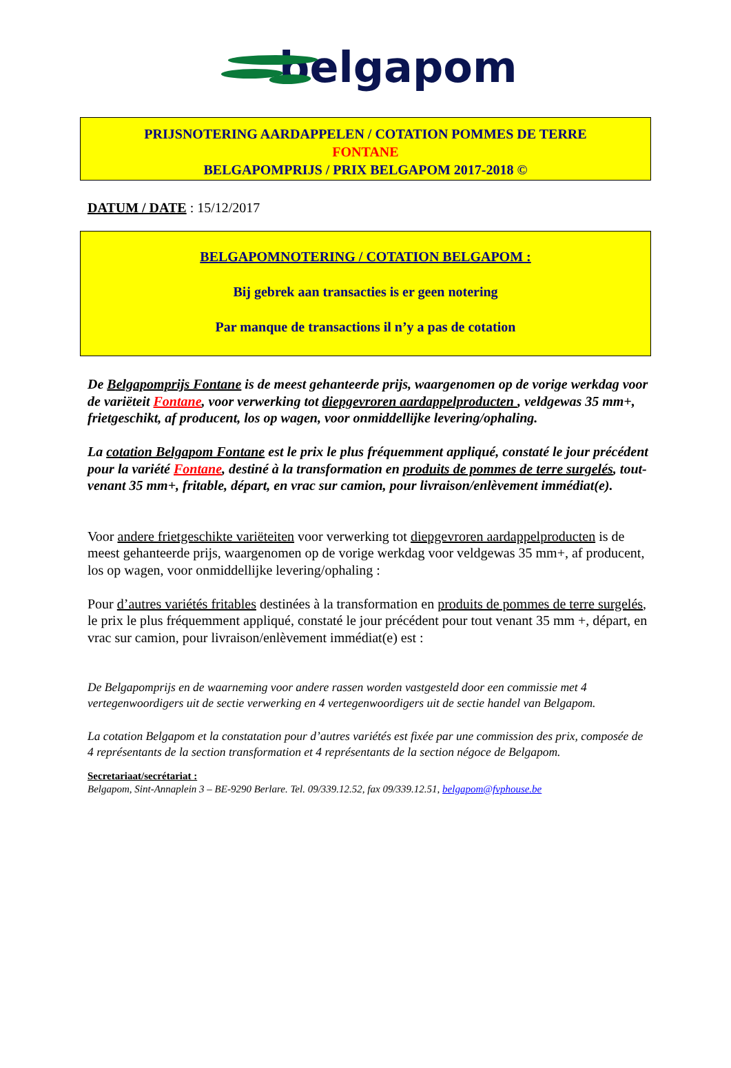belgapom
PRIJSNOTERING AARDAPPELEN / COTATION POMMES DE TERRE
FONTANE
BELGAPOMPRIJS / PRIX BELGAPOM 2017-2018 ©
DATUM / DATE : 15/12/2017
BELGAPOMNOTERING / COTATION BELGAPOM :
Bij gebrek aan transacties is er geen notering
Par manque de transactions il n’y a pas de cotation
De Belgapomprijs Fontane is de meest gehanteerde prijs, waargenomen op de vorige werkdag voor de variëteit Fontane, voor verwerking tot diepgevroren aardappelproducten , veldgewas 35 mm+, frietgeschikt, af producent, los op wagen, voor onmiddellijke levering/ophaling.
La cotation Belgapom Fontane est le prix le plus fréquemment appliqué, constaté le jour précédent pour la variété Fontane, destiné à la transformation en produits de pommes de terre surgelés, tout-venant 35 mm+, fritable, départ, en vrac sur camion, pour livraison/enlèvement immédiat(e).
Voor andere frietgeschikte variëteiten voor verwerking tot diepgevroren aardappelproducten is de meest gehanteerde prijs, waargenomen op de vorige werkdag voor veldgewas 35 mm+, af producent, los op wagen, voor onmiddellijke levering/ophaling :
Pour d’autres variétés fritables destinées à la transformation en produits de pommes de terre surgelés, le prix le plus fréquemment appliqué, constaté le jour précédent pour tout venant 35 mm +, départ, en vrac sur camion, pour livraison/enlèvement immédiat(e) est :
De Belgapomprijs en de waarneming voor andere rassen worden vastgesteld door een commissie met 4 vertegenwoordigers uit de sectie verwerking en 4 vertegenwoordigers uit de sectie handel van Belgapom.
La cotation Belgapom et la constatation pour d’autres variétés est fixée par une commission des prix, composée de 4 représentants de la section transformation et 4 représentants de la section négoce de Belgapom.
Secretariaat/secrétariat :
Belgapom, Sint-Annaplein 3 – BE-9290 Berlare. Tel. 09/339.12.52, fax 09/339.12.51, belgapom@fvphouse.be